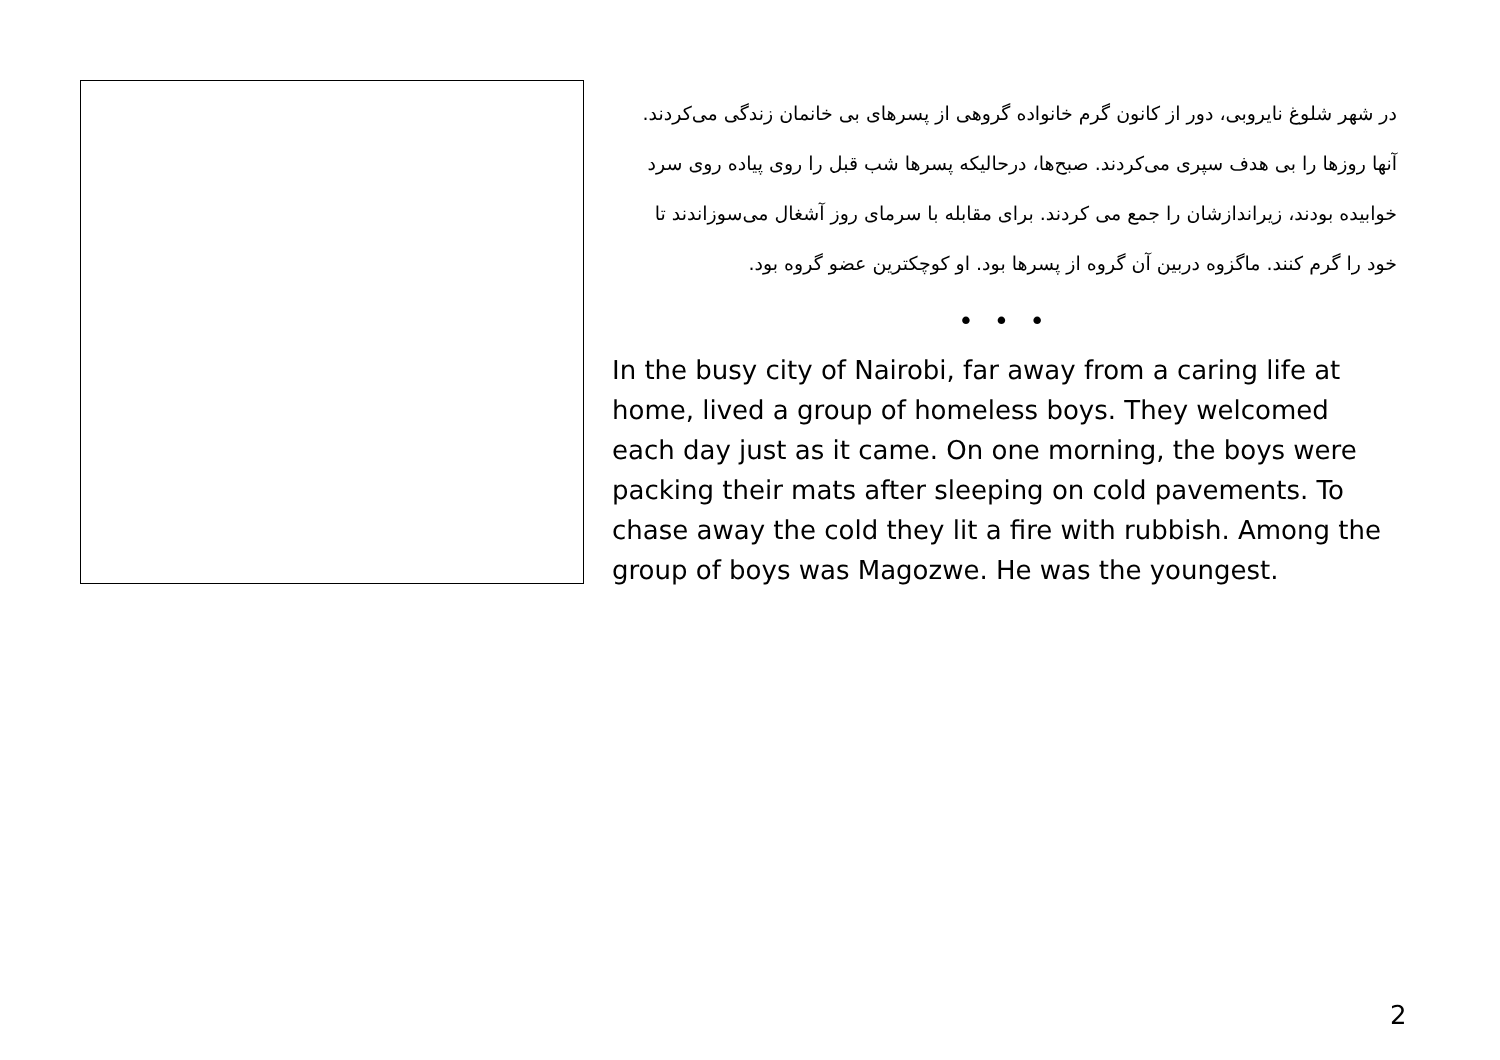در شهر شلوغ نایروبی، دور از کانون گرم خانواده گروهی از پسرهای بی خانمان زندگی می‌کردند. آنها روزها را بی هدف سپری می‌کردند. صبح‌ها، درحالیکه پسرها شب قبل را روی پیاده روی سرد خوابیده بودند، زیراندازشان را جمع می کردند. برای مقابله با سرمای روز آشغال می‌سوزاندند تا خود را گرم کنند. ماگزوه دربین آن گروه از پسرها بود. او کوچکترین عضو گروه بود.
• • •
In the busy city of Nairobi, far away from a caring life at home, lived a group of homeless boys. They welcomed each day just as it came. On one morning, the boys were packing their mats after sleeping on cold pavements. To chase away the cold they lit a fire with rubbish. Among the group of boys was Magozwe. He was the youngest.
2